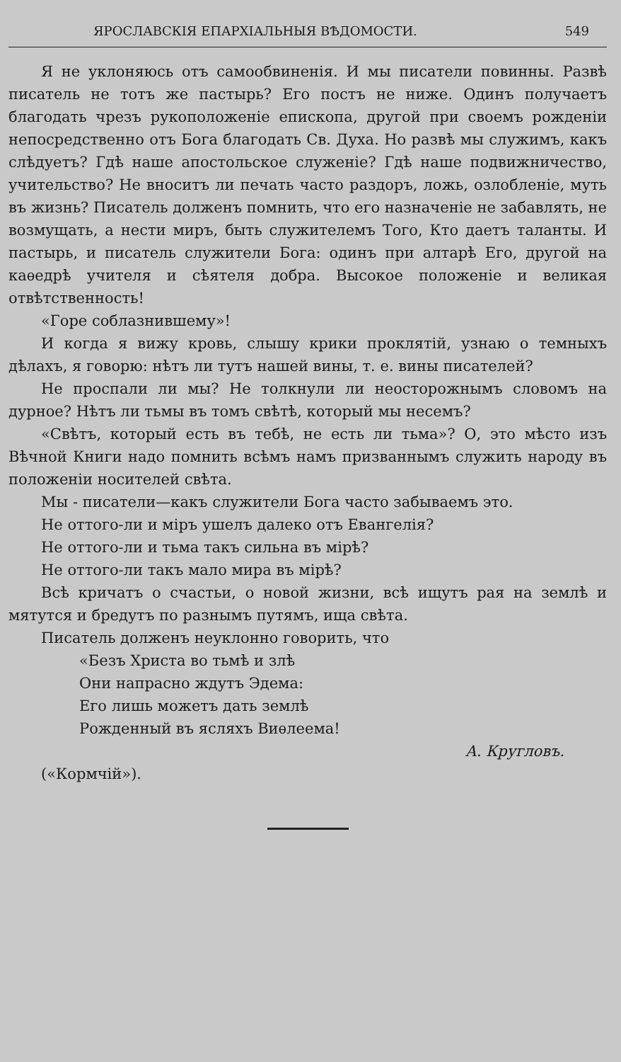ЯРОСЛАВСКІЯ ЕПАРХІАЛЬНЫЯ ВѢДОМОСТИ. 549
Я не уклоняюсь отъ самообвиненія. И мы писатели повинны. Развѣ писатель не тотъ же пастырь? Его постъ не ниже. Одинъ получаетъ благодать чрезъ рукоположеніе епископа, другой при своемъ рожденіи непосредственно отъ Бога благодать Св. Духа. Но развѣ мы служимъ, какъ слѣдуетъ? Гдѣ наше апостольское служеніе? Гдѣ наше подвижничество, учительство? Не вноситъ ли печать часто раздоръ, ложь, озлобленіе, муть въ жизнь? Писатель долженъ помнить, что его назначеніе не забавлять, не возмущать, а нести миръ, быть служителемъ Того, Кто даетъ таланты. И пастырь, и писатель служители Бога: одинъ при алтарѣ Его, другой на каѳедрѣ учителя и сѣятеля добра. Высокое положеніе и великая отвѣтственность!
«Горе соблазнившему»!
И когда я вижу кровь, слышу крики проклятій, узнаю о темныхъ дѣлахъ, я говорю: нѣтъ ли тутъ нашей вины, т. е. вины писателей?
Не проспали ли мы? Не толкнули ли неосторожнымъ словомъ на дурное? Нѣтъ ли тьмы въ томъ свѣтѣ, который мы несемъ?
«Свѣтъ, который есть въ тебѣ, не есть ли тьма»? О, это мѣсто изъ Вѣчной Книги надо помнить всѣмъ намъ призваннымъ служить народу въ положеніи носителей свѣта.
Мы - писатели—какъ служители Бога часто забываемъ это.
Не оттого-ли и міръ ушелъ далеко отъ Евангелія?
Не оттого-ли и тьма такъ сильна въ мірѣ?
Не оттого-ли такъ мало мира въ мірѣ?
Всѣ кричатъ о счастьи, о новой жизни, всѣ ищутъ рая на землѣ и мятутся и бредутъ по разнымъ путямъ, ища свѣта.
Писатель долженъ неуклонно говорить, что
«Безъ Христа во тьмѣ и злѣ
Они напрасно ждутъ Эдема:
Его лишь можетъ дать землѣ
Рожденный въ ясляхъ Виѳлеема!
А. Кругловъ.
(«Кормчій»).